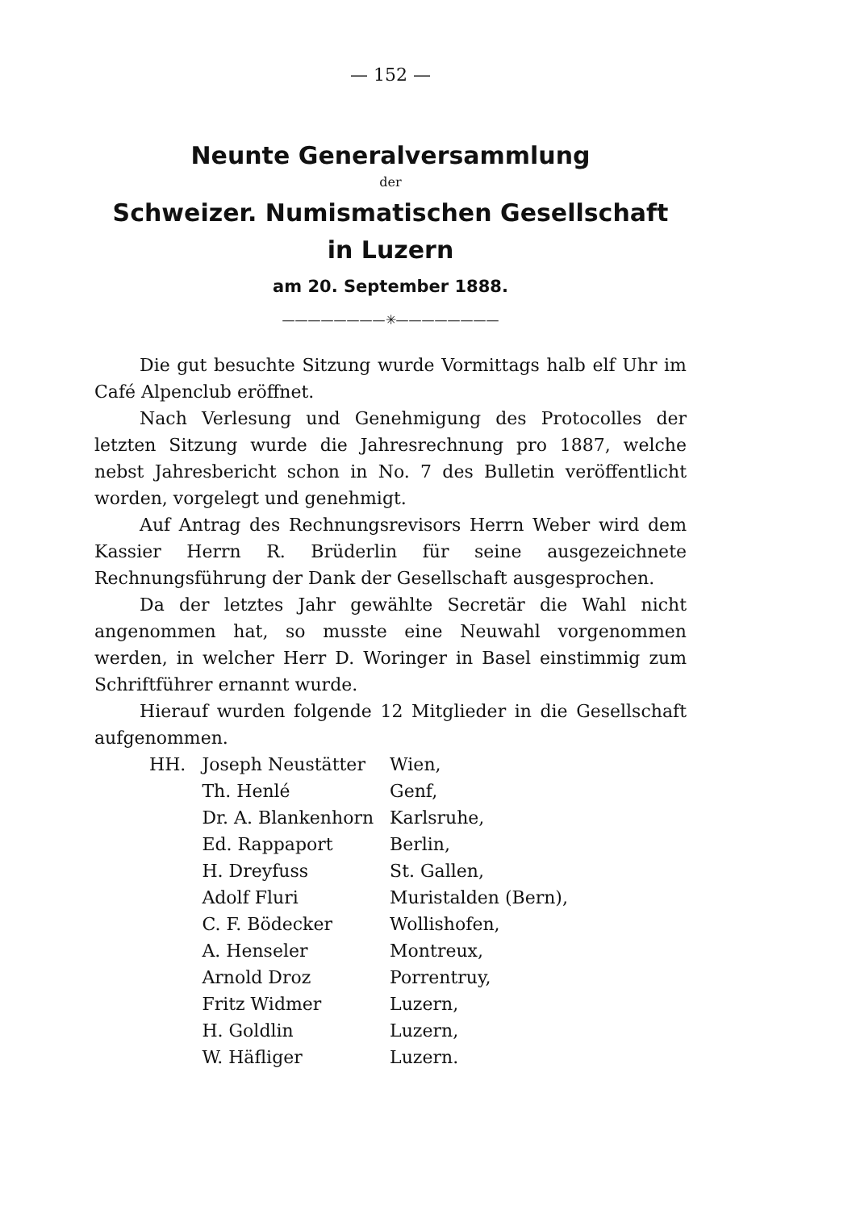— 152 —
Neunte Generalversammlung
der
Schweizer. Numismatischen Gesellschaft
in Luzern
am 20. September 1888.
————————✳————————
Die gut besuchte Sitzung wurde Vormittags halb elf Uhr im Café Alpenclub eröffnet.
Nach Verlesung und Genehmigung des Protocolles der letzten Sitzung wurde die Jahresrechnung pro 1887, welche nebst Jahresbericht schon in No. 7 des Bulletin veröffentlicht worden, vorgelegt und genehmigt.
Auf Antrag des Rechnungsrevisors Herrn Weber wird dem Kassier Herrn R. Brüderlin für seine ausgezeichnete Rechnungsführung der Dank der Gesellschaft ausgesprochen.
Da der letztes Jahr gewählte Secretär die Wahl nicht angenommen hat, so musste eine Neuwahl vorgenommen werden, in welcher Herr D. Woringer in Basel einstimmig zum Schriftführer ernannt wurde.
Hierauf wurden folgende 12 Mitglieder in die Gesellschaft aufgenommen.
| HH. | Joseph Neustätter | Wien, |
| | Th. Henlé | Genf, |
| | Dr. A. Blankenhorn | Karlsruhe, |
| | Ed. Rappaport | Berlin, |
| | H. Dreyfuss | St. Gallen, |
| | Adolf Fluri | Muristalden (Bern), |
| | C. F. Bödecker | Wollishofen, |
| | A. Henseler | Montreux, |
| | Arnold Droz | Porrentruy, |
| | Fritz Widmer | Luzern, |
| | H. Goldlin | Luzern, |
| | W. Häfliger | Luzern. |